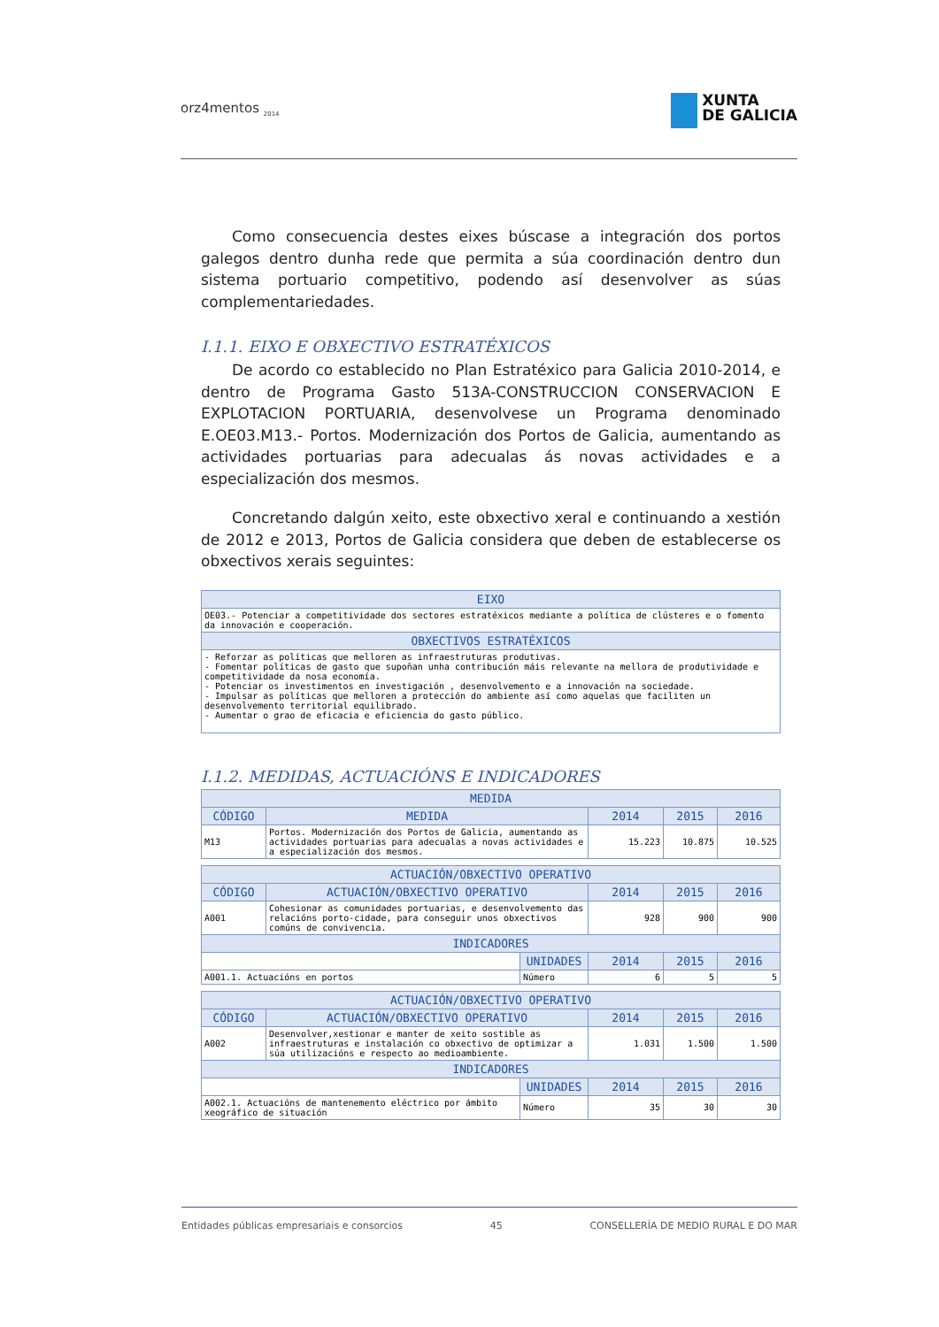orz4mentos <sub>2014</sub>
XUNTA
DE GALICIA
Como consecuencia destes eixes búscase a integración dos portos galegos dentro dunha rede que permita a súa coordinación dentro dun sistema portuario competitivo, podendo así desenvolver as súas complementariedades.
I.1.1. EIXO E OBXECTIVO ESTRATÉXICOS
De acordo co establecido no Plan Estratéxico para Galicia 2010-2014, e dentro de Programa Gasto 513A-CONSTRUCCION CONSERVACION E EXPLOTACION PORTUARIA, desenvolvese un Programa denominado E.OE03.M13.- Portos. Modernización dos Portos de Galicia, aumentando as actividades portuarias para adecualas ás novas actividades e a especialización dos mesmos.
Concretando dalgún xeito, este obxectivo xeral e continuando a xestión de 2012 e 2013, Portos de Galicia considera que deben de establecerse os obxectivos xerais seguintes:
| EIXO |
| --- |
| OE03.- Potenciar a competitividade dos sectores estratéxicos mediante a política de clústeres e o fomento da innovación e cooperación. |
| OBXECTIVOS ESTRATÉXICOS |
| - Reforzar as políticas que melloren as infraestruturas produtivas. - Fomentar políticas de gasto que supoñan unha contribución máis relevante na mellora de produtividade e competitividade da nosa economía. - Potenciar os investimentos en investigación , desenvolvemento e a innovación na sociedade. - Impulsar as políticas que melloren a protección do ambiente así como aquelas que faciliten un desenvolvemento territorial equilibrado. - Aumentar o grao de eficacia e eficiencia do gasto público. |
I.1.2. MEDIDAS, ACTUACIÓNS E INDICADORES
| MEDIDA | | | | |
| --- | --- | --- | --- | --- |
| CÓDIGO | MEDIDA | 2014 | 2015 | 2016 |
| M13 | Portos. Modernización dos Portos de Galicia, aumentando as actividades portuarias para adecualas a novas actividades e a especialización dos mesmos. | 15.223 | 10.875 | 10.525 |
| ACTUACIÓN/OBXECTIVO OPERATIVO | | | | | |
| --- | --- | --- | --- | --- | --- |
| CÓDIGO | ACTUACIÓN/OBXECTIVO OPERATIVO | | 2014 | 2015 | 2016 |
| A001 | Cohesionar as comunidades portuarias, e desenvolvemento das relacións porto-cidade, para conseguir unos obxectivos comúns de convivencia. | | 928 | 900 | 900 |
| INDICADORES | | | | | |
| | | UNIDADES | 2014 | 2015 | 2016 |
| A001.1. Actuacións en portos | | Número | 6 | 5 | 5 |
| ACTUACIÓN/OBXECTIVO OPERATIVO | | | | | |
| --- | --- | --- | --- | --- | --- |
| CÓDIGO | ACTUACIÓN/OBXECTIVO OPERATIVO | | 2014 | 2015 | 2016 |
| A002 | Desenvolver,xestionar e manter de xeito sostible as infraestruturas e instalación co obxectivo de optimizar a súa utilizacións e respecto ao medioambiente. | | 1.031 | 1.500 | 1.500 |
| INDICADORES | | | | | |
| | | UNIDADES | 2014 | 2015 | 2016 |
| A002.1. Actuacións de mantenemento eléctrico por ámbito xeográfico de situación | | Número | 35 | 30 | 30 |
Entidades públicas empresariais e consorcios 45 CONSELLERÍA DE MEDIO RURAL E DO MAR